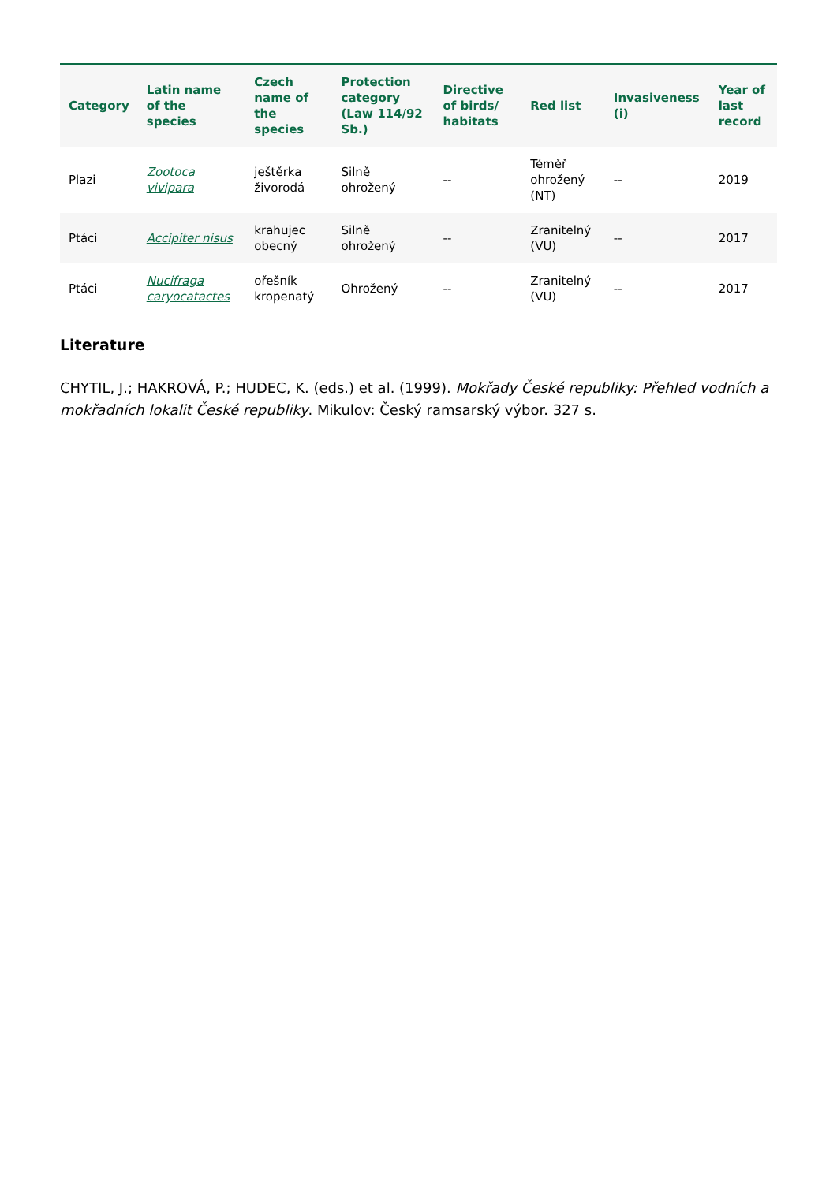| Category | Latin name of the species | Czech name of the species | Protection category (Law 114/92 Sb.) | Directive of birds/ habitats | Red list | Invasiveness (i) | Year of last record |
| --- | --- | --- | --- | --- | --- | --- | --- |
| Plazi | Zootoca vivipara | ještěrka živorodá | Silně ohrožený | -- | Téměř ohrožený (NT) | -- | 2019 |
| Ptáci | Accipiter nisus | krahujec obecný | Silně ohrožený | -- | Zranitelný (VU) | -- | 2017 |
| Ptáci | Nucifraga caryocatactes | ořešník kropenatý | Ohrožený | -- | Zranitelný (VU) | -- | 2017 |
Literature
CHYTIL, J.; HAKROVÁ, P.; HUDEC, K. (eds.) et al. (1999). Mokřady České republiky: Přehled vodních a mokřadních lokalit České republiky. Mikulov: Český ramsarský výbor. 327 s.